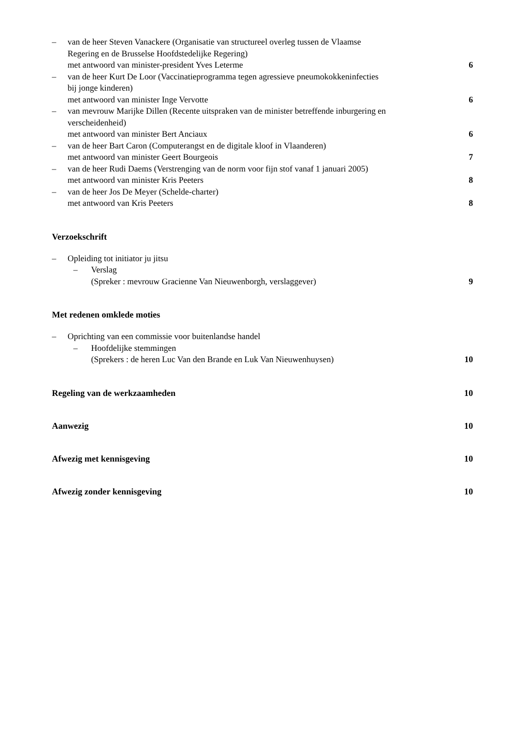– van de heer Steven Vanackere (Organisatie van structureel overleg tussen de Vlaamse
Regering en de Brusselse Hoofdstedelijke Regering)
met antwoord van minister-president Yves Leterme
6
– van de heer Kurt De Loor (Vaccinatieprogramma tegen agressieve pneumokokkeninfecties
bij jonge kinderen)
met antwoord van minister Inge Vervotte
6
– van mevrouw Marijke Dillen (Recente uitspraken van de minister betreffende inburgering en
verscheidenheid)
met antwoord van minister Bert Anciaux
6
– van de heer Bart Caron (Computerangst en de digitale kloof in Vlaanderen)
met antwoord van minister Geert Bourgeois
7
– van de heer Rudi Daems (Verstrenging van de norm voor fijn stof vanaf 1 januari 2005)
met antwoord van minister Kris Peeters
8
– van de heer Jos De Meyer (Schelde-charter)
met antwoord van Kris Peeters
8
Verzoekschrift
– Opleiding tot initiator ju jitsu
– Verslag
(Spreker : mevrouw Gracienne Van Nieuwenborgh, verslaggever)
9
Met redenen omklede moties
– Oprichting van een commissie voor buitenlandse handel
– Hoofdelijke stemmingen
(Sprekers : de heren Luc Van den Brande en Luk Van Nieuwenhuysen)
10
Regeling van de werkzaamheden 10
Aanwezig 10
Afwezig met kennisgeving 10
Afwezig zonder kennisgeving 10